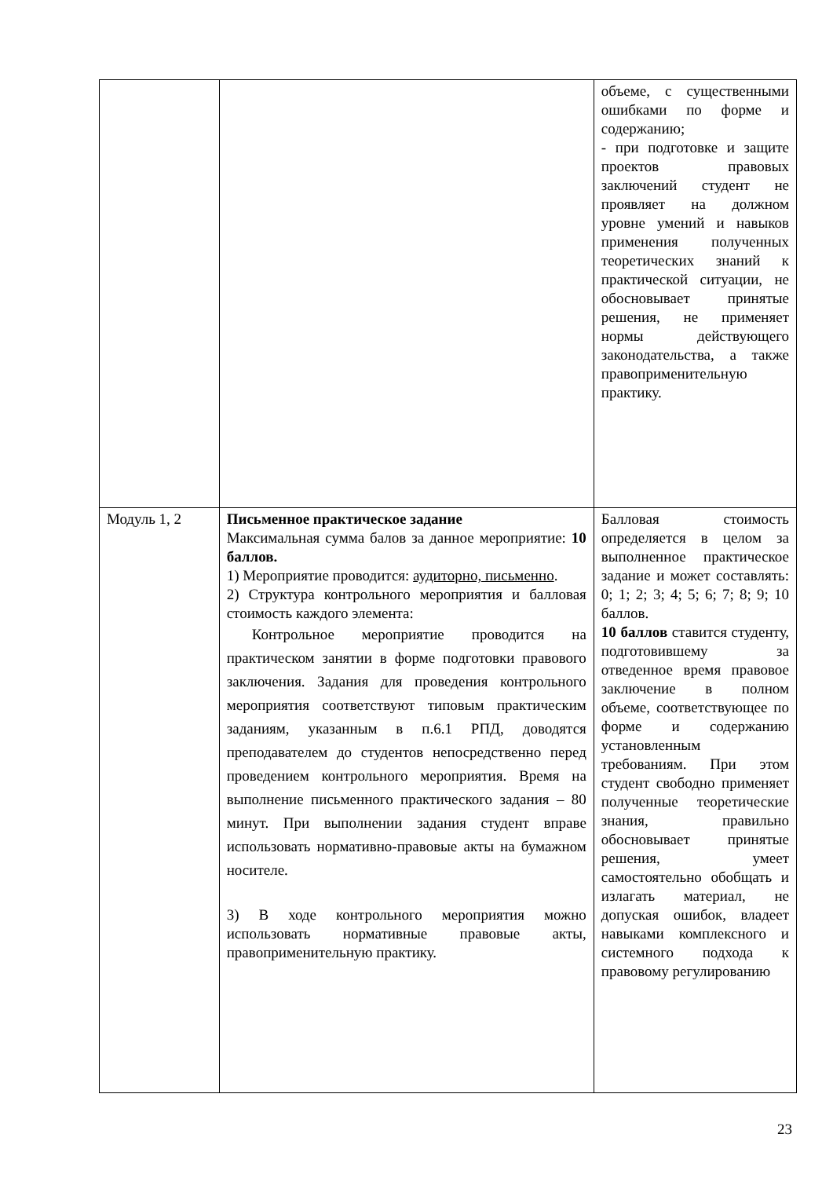| | | объеме, с существенными ошибками по форме и содержанию; - при подготовке и защите проектов правовых заключений студент не проявляет на должном уровне умений и навыков применения полученных теоретических знаний к практической ситуации, не обосновывает принятые решения, не применяет нормы действующего законодательства, а также правоприменительную практику. |
| Модуль 1, 2 | Письменное практическое задание Максимальная сумма балов за данное мероприятие: 10 баллов. 1) Мероприятие проводится: аудиторно, письменно . 2) Структура контрольного мероприятия и балловая стоимость каждого элемента: Контрольное мероприятие проводится на практическом занятии в форме подготовки правового заключения. Задания для проведения контрольного мероприятия соответствуют типовым практическим заданиям, указанным в п.6.1 РПД, доводятся преподавателем до студентов непосредственно перед проведением контрольного мероприятия. Время на выполнение письменного практического задания – 80 минут. При выполнении задания студент вправе использовать нормативно-правовые акты на бумажном носителе. 3) В ходе контрольного мероприятия можно использовать нормативные правовые акты, правоприменительную практику. | Балловая стоимость определяется в целом за выполненное практическое задание и может составлять: 0; 1; 2; 3; 4; 5; 6; 7; 8; 9; 10 баллов. 10 баллов ставится студенту, подготовившему за отведенное время правовое заключение в полном объеме, соответствующее по форме и содержанию установленным требованиям. При этом студент свободно применяет полученные теоретические знания, правильно обосновывает принятые решения, умеет самостоятельно обобщать и излагать материал, не допуская ошибок, владеет навыками комплексного и системного подхода к правовому регулированию |
23